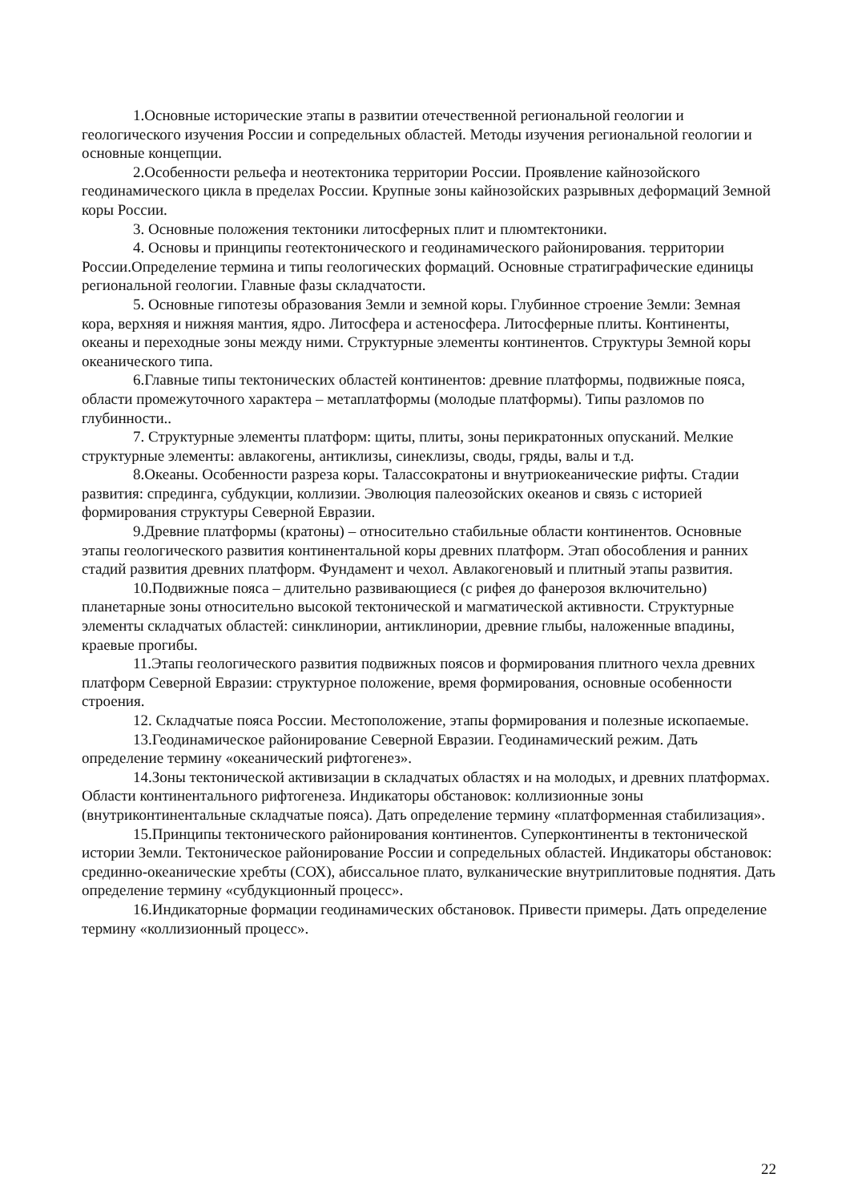1.Основные исторические этапы в развитии отечественной региональной геологии и геологического изучения России и сопредельных областей. Методы изучения региональной геологии и основные концепции.
2.Особенности рельефа и неотектоника территории России. Проявление кайнозойского геодинамического цикла в пределах России. Крупные зоны кайнозойских разрывных деформаций Земной коры России.
3. Основные положения тектоники литосферных плит и плюмтектоники.
4. Основы и принципы геотектонического и геодинамического районирования. территории России.Определение термина и типы геологических формаций. Основные стратиграфические единицы региональной геологии. Главные фазы складчатости.
5. Основные гипотезы образования Земли и земной коры. Глубинное строение Земли: Земная кора, верхняя и нижняя мантия, ядро. Литосфера и астеносфера. Литосферные плиты. Континенты, океаны и переходные зоны между ними. Структурные элементы континентов. Структуры Земной коры океанического типа.
6.Главные типы тектонических областей континентов: древние платформы, подвижные пояса, области промежуточного характера – метаплатформы (молодые платформы). Типы разломов по глубинности..
7. Структурные элементы платформ: щиты, плиты, зоны перикратонных опусканий. Мелкие структурные элементы: авлакогены, антиклизы, синеклизы, своды, гряды, валы и т.д.
8.Океаны. Особенности разреза коры. Талассократоны и внутриокеанические рифты. Стадии развития: спрединга, субдукции, коллизии. Эволюция палеозойских океанов и связь с историей формирования структуры Северной Евразии.
9.Древние платформы (кратоны) – относительно стабильные области континентов. Основные этапы геологического развития континентальной коры древних платформ. Этап обособления и ранних стадий развития древних платформ. Фундамент и чехол. Авлакогеновый и плитный этапы развития.
10.Подвижные пояса – длительно развивающиеся (с рифея до фанерозоя включительно) планетарные зоны относительно высокой тектонической и магматической активности. Структурные элементы складчатых областей: синклинории, антиклинории, древние глыбы, наложенные впадины, краевые прогибы.
11.Этапы геологического развития подвижных поясов и формирования плитного чехла древних платформ Северной Евразии: структурное положение, время формирования, основные особенности строения.
12. Складчатые пояса России. Местоположение, этапы формирования и полезные ископаемые.
13.Геодинамическое районирование Северной Евразии. Геодинамический режим. Дать определение термину «океанический рифтогенез».
14.Зоны тектонической активизации в складчатых областях и на молодых, и древних платформах. Области континентального рифтогенеза. Индикаторы обстановок: коллизионные зоны (внутриконтинентальные складчатые пояса). Дать определение термину «платформенная стабилизация».
15.Принципы тектонического районирования континентов. Суперконтиненты в тектонической истории Земли. Тектоническое районирование России и сопредельных областей. Индикаторы обстановок: срединно-океанические хребты (СОХ), абиссальное плато, вулканические внутриплитовые поднятия. Дать определение термину «субдукционный процесс».
16.Индикаторные формации геодинамических обстановок. Привести примеры. Дать определение термину «коллизионный процесс».
22